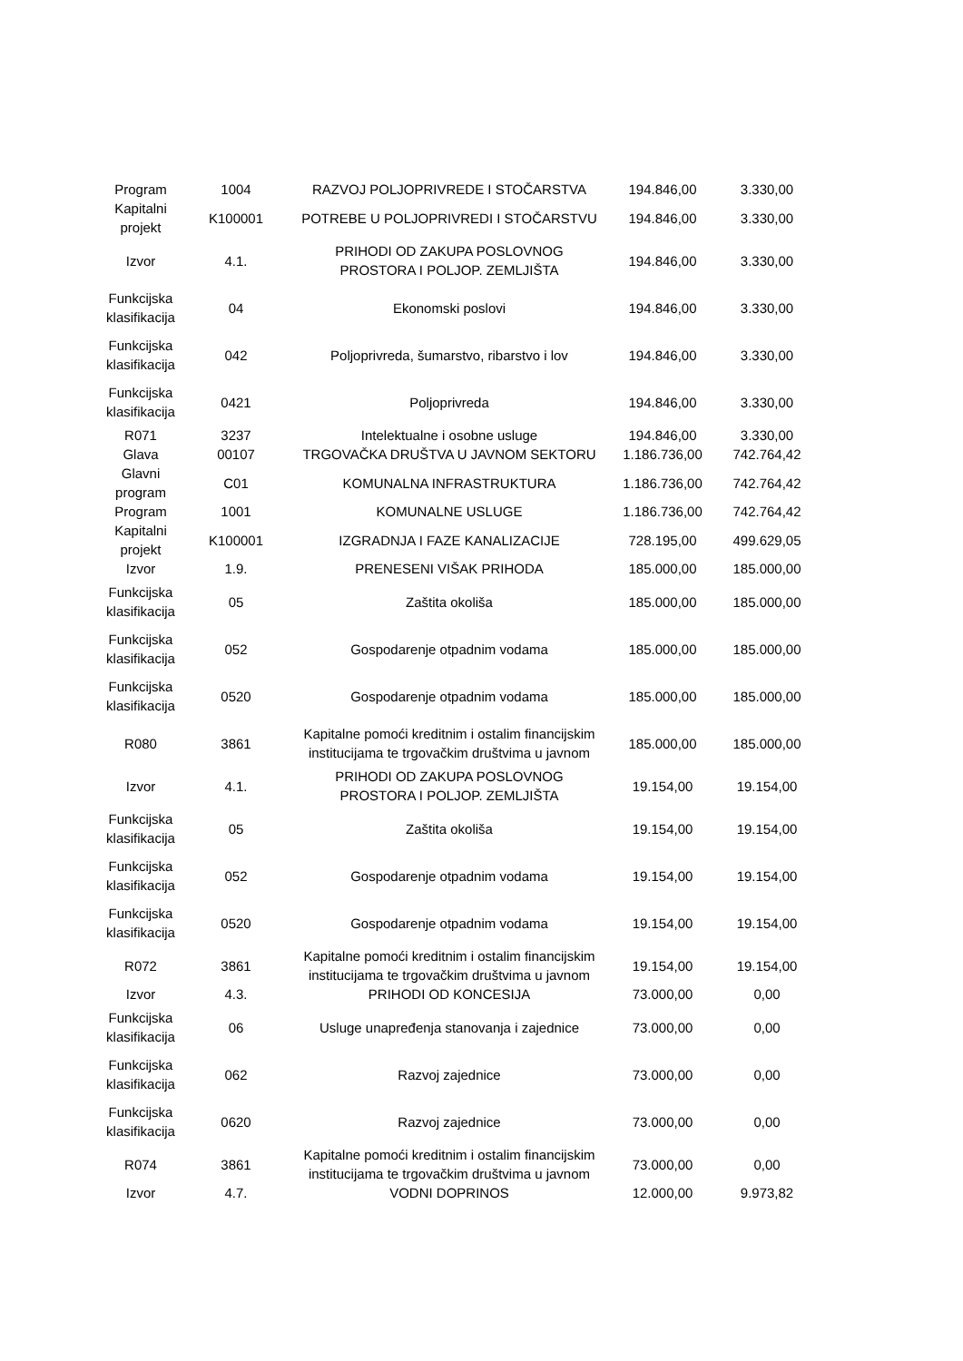| Program | 1004 | RAZVOJ POLJOPRIVREDE I STOČARSTVA | 194.846,00 | 3.330,00 |
| Kapitalni projekt | K100001 | POTREBE U POLJOPRIVREDI I STOČARSTVU | 194.846,00 | 3.330,00 |
| Izvor | 4.1. | PRIHODI OD ZAKUPA POSLOVNOG PROSTORA I POLJOP. ZEMLJIŠTA | 194.846,00 | 3.330,00 |
| Funkcijska klasifikacija | 04 | Ekonomski poslovi | 194.846,00 | 3.330,00 |
| Funkcijska klasifikacija | 042 | Poljoprivreda, šumarstvo, ribarstvo i lov | 194.846,00 | 3.330,00 |
| Funkcijska klasifikacija | 0421 | Poljoprivreda | 194.846,00 | 3.330,00 |
| R071 | 3237 | Intelektualne i osobne usluge | 194.846,00 | 3.330,00 |
| Glava | 00107 | TRGOVAČKA DRUŠTVA U JAVNOM SEKTORU | 1.186.736,00 | 742.764,42 |
| Glavni program | C01 | KOMUNALNA INFRASTRUKTURA | 1.186.736,00 | 742.764,42 |
| Program | 1001 | KOMUNALNE USLUGE | 1.186.736,00 | 742.764,42 |
| Kapitalni projekt | K100001 | IZGRADNJA I FAZE KANALIZACIJE | 728.195,00 | 499.629,05 |
| Izvor | 1.9. | PRENESENI VIŠAK PRIHODA | 185.000,00 | 185.000,00 |
| Funkcijska klasifikacija | 05 | Zaštita okoliša | 185.000,00 | 185.000,00 |
| Funkcijska klasifikacija | 052 | Gospodarenje otpadnim vodama | 185.000,00 | 185.000,00 |
| Funkcijska klasifikacija | 0520 | Gospodarenje otpadnim vodama | 185.000,00 | 185.000,00 |
| R080 | 3861 | Kapitalne pomoći kreditnim i ostalim financijskim institucijama te trgovačkim društvima u javnom | 185.000,00 | 185.000,00 |
| Izvor | 4.1. | PRIHODI OD ZAKUPA POSLOVNOG PROSTORA I POLJOP. ZEMLJIŠTA | 19.154,00 | 19.154,00 |
| Funkcijska klasifikacija | 05 | Zaštita okoliša | 19.154,00 | 19.154,00 |
| Funkcijska klasifikacija | 052 | Gospodarenje otpadnim vodama | 19.154,00 | 19.154,00 |
| Funkcijska klasifikacija | 0520 | Gospodarenje otpadnim vodama | 19.154,00 | 19.154,00 |
| R072 | 3861 | Kapitalne pomoći kreditnim i ostalim financijskim institucijama te trgovačkim društvima u javnom | 19.154,00 | 19.154,00 |
| Izvor | 4.3. | PRIHODI OD KONCESIJA | 73.000,00 | 0,00 |
| Funkcijska klasifikacija | 06 | Usluge unapređenja stanovanja i zajednice | 73.000,00 | 0,00 |
| Funkcijska klasifikacija | 062 | Razvoj zajednice | 73.000,00 | 0,00 |
| Funkcijska klasifikacija | 0620 | Razvoj zajednice | 73.000,00 | 0,00 |
| R074 | 3861 | Kapitalne pomoći kreditnim i ostalim financijskim institucijama te trgovačkim društvima u javnom | 73.000,00 | 0,00 |
| Izvor | 4.7. | VODNI DOPRINOS | 12.000,00 | 9.973,82 |